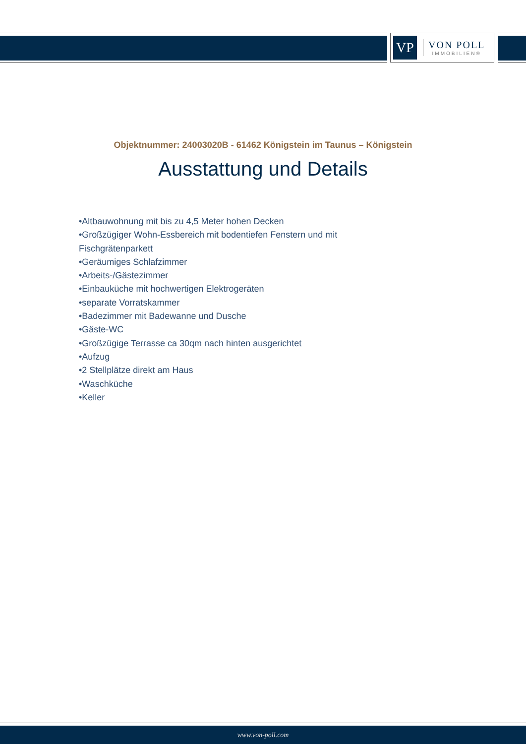VP
VON POLL
IMMOBILIEN®
Objektnummer: 24003020B - 61462 Königstein im Taunus – Königstein
Ausstattung und Details
•Altbauwohnung mit bis zu 4,5 Meter hohen Decken
•Großzügiger Wohn-Essbereich mit bodentiefen Fenstern und mit Fischgrätenparkett
•Geräumiges Schlafzimmer
•Arbeits-/Gästezimmer
•Einbauküche mit hochwertigen Elektrogeräten
•separate Vorratskammer
•Badezimmer mit Badewanne und Dusche
•Gäste-WC
•Großzügige Terrasse ca 30qm nach hinten ausgerichtet
•Aufzug
•2 Stellplätze direkt am Haus
•Waschküche
•Keller
www.von-poll.com